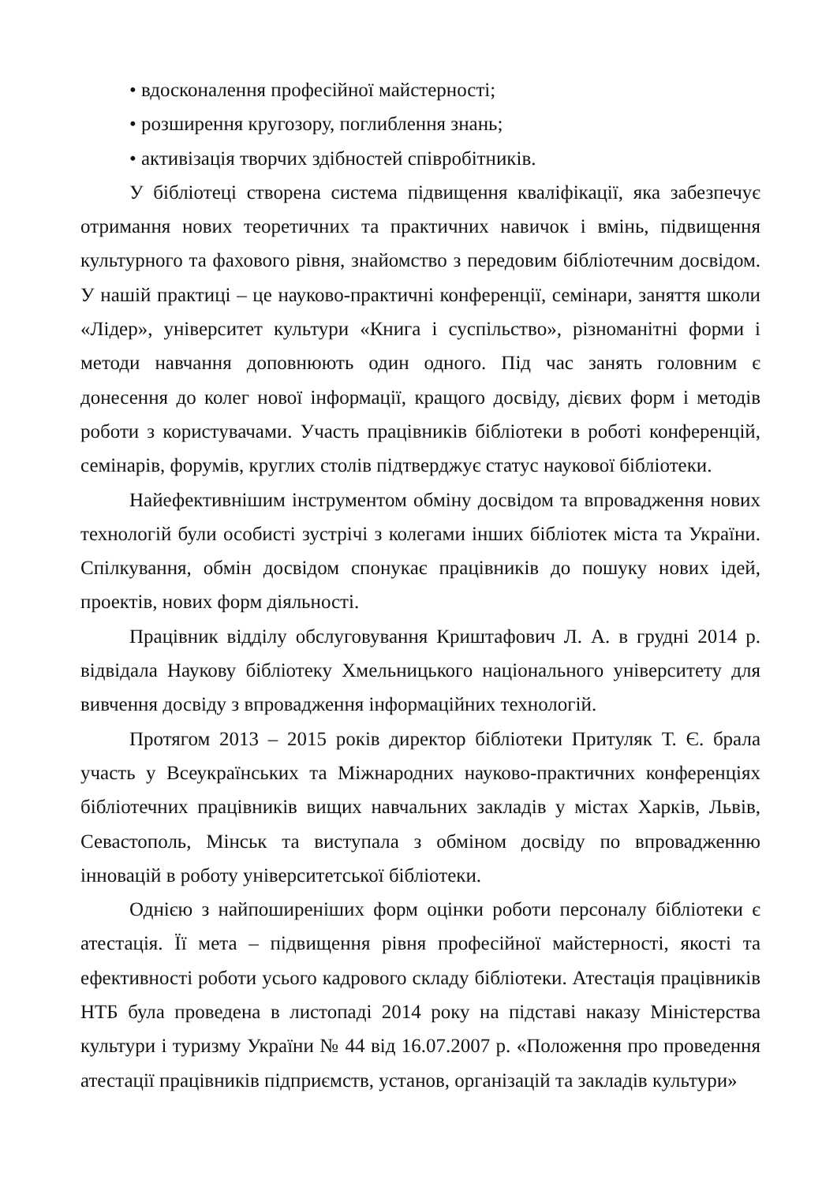• вдосконалення професійної майстерності;
• розширення кругозору, поглиблення знань;
• активізація творчих здібностей співробітників.
У бібліотеці створена система підвищення кваліфікації, яка забезпечує отримання нових теоретичних та практичних навичок і вмінь, підвищення культурного та фахового рівня, знайомство з передовим бібліотечним досвідом. У нашій практиці – це науково-практичні конференції, семінари, заняття школи «Лідер», університет культури «Книга і суспільство», різноманітні форми і методи навчання доповнюють один одного. Під час занять головним є донесення до колег нової інформації, кращого досвіду, дієвих форм і методів роботи з користувачами. Участь працівників бібліотеки в роботі конференцій, семінарів, форумів, круглих столів підтверджує статус наукової бібліотеки.
Найефективнішим інструментом обміну досвідом та впровадження нових технологій були особисті зустрічі з колегами інших бібліотек міста та України. Спілкування, обмін досвідом спонукає працівників до пошуку нових ідей, проектів, нових форм діяльності.
Працівник відділу обслуговування Криштафович Л. А. в грудні 2014 р. відвідала Наукову бібліотеку Хмельницького національного університету для вивчення досвіду з впровадження інформаційних технологій.
Протягом 2013 – 2015 років директор бібліотеки Притуляк Т. Є. брала участь у Всеукраїнських та Міжнародних науково-практичних конференціях бібліотечних працівників вищих навчальних закладів у містах Харків, Львів, Севастополь, Мінськ та виступала з обміном досвіду по впровадженню інновацій в роботу університетської бібліотеки.
Однією з найпоширеніших форм оцінки роботи персоналу бібліотеки є атестація. Її мета – підвищення рівня професійної майстерності, якості та ефективності роботи усього кадрового складу бібліотеки. Атестація працівників НТБ була проведена в листопаді 2014 року на підставі наказу Міністерства культури і туризму України № 44 від 16.07.2007 р. «Положення про проведення атестації працівників підприємств, установ, організацій та закладів культури»